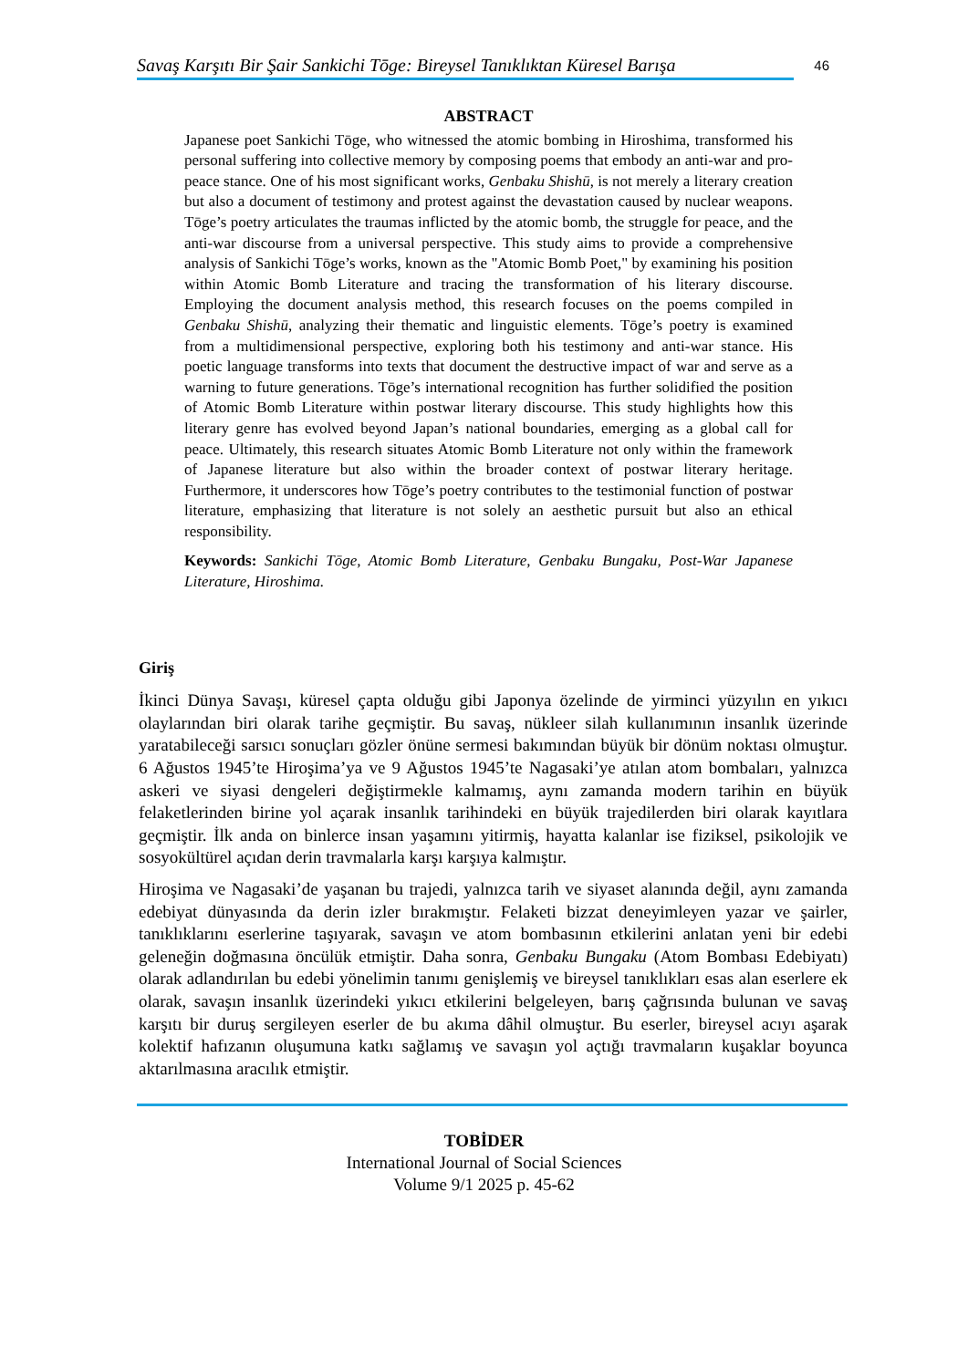Savaş Karşıtı Bir Şair Sankichi Tōge: Bireysel Tanıklıktan Küresel Barışa
46
ABSTRACT
Japanese poet Sankichi Tōge, who witnessed the atomic bombing in Hiroshima, transformed his personal suffering into collective memory by composing poems that embody an anti-war and pro-peace stance. One of his most significant works, Genbaku Shishū, is not merely a literary creation but also a document of testimony and protest against the devastation caused by nuclear weapons. Tōge’s poetry articulates the traumas inflicted by the atomic bomb, the struggle for peace, and the anti-war discourse from a universal perspective. This study aims to provide a comprehensive analysis of Sankichi Tōge’s works, known as the "Atomic Bomb Poet," by examining his position within Atomic Bomb Literature and tracing the transformation of his literary discourse. Employing the document analysis method, this research focuses on the poems compiled in Genbaku Shishū, analyzing their thematic and linguistic elements. Tōge’s poetry is examined from a multidimensional perspective, exploring both his testimony and anti-war stance. His poetic language transforms into texts that document the destructive impact of war and serve as a warning to future generations. Tōge’s international recognition has further solidified the position of Atomic Bomb Literature within postwar literary discourse. This study highlights how this literary genre has evolved beyond Japan’s national boundaries, emerging as a global call for peace. Ultimately, this research situates Atomic Bomb Literature not only within the framework of Japanese literature but also within the broader context of postwar literary heritage. Furthermore, it underscores how Tōge’s poetry contributes to the testimonial function of postwar literature, emphasizing that literature is not solely an aesthetic pursuit but also an ethical responsibility.
Keywords: Sankichi Tōge, Atomic Bomb Literature, Genbaku Bungaku, Post-War Japanese Literature, Hiroshima.
Giriş
İkinci Dünya Savaşı, küresel çapta olduğu gibi Japonya özelinde de yirminci yüzyılın en yıkıcı olaylarından biri olarak tarihe geçmiştir. Bu savaş, nükleer silah kullanımının insanlık üzerinde yaratabileceği sarsıcı sonuçları gözler önüne sermesi bakımından büyük bir dönüm noktası olmuştur. 6 Ağustos 1945’te Hiroşima’ya ve 9 Ağustos 1945’te Nagasaki’ye atılan atom bombaları, yalnızca askeri ve siyasi dengeleri değiştirmekle kalmamış, aynı zamanda modern tarihin en büyük felaketlerinden birine yol açarak insanlık tarihindeki en büyük trajedilerden biri olarak kayıtlara geçmiştir. İlk anda on binlerce insan yaşamını yitirmiş, hayatta kalanlar ise fiziksel, psikolojik ve sosyokültürel açıdan derin travmalarla karşı karşıya kalmıştır.
Hiroşima ve Nagasaki’de yaşanan bu trajedi, yalnızca tarih ve siyaset alanında değil, aynı zamanda edebiyat dünyasında da derin izler bırakmıştır. Felaketi bizzat deneyimleyen yazar ve şairler, tanıklıklarını eserlerine taşıyarak, savaşın ve atom bombasının etkilerini anlatan yeni bir edebi geleneğin doğmasına öncülük etmiştir. Daha sonra, Genbaku Bungaku (Atom Bombası Edebiyatı) olarak adlandırılan bu edebi yönelimin tanımı genişlemiş ve bireysel tanıklıkları esas alan eserlere ek olarak, savaşın insanlık üzerindeki yıkıcı etkilerini belgeleyen, barış çağrısında bulunan ve savaş karşıtı bir duruş sergileyen eserler de bu akıma dâhil olmuştur. Bu eserler, bireysel acıyı aşarak kolektif hafızanın oluşumuna katkı sağlamış ve savaşın yol açtığı travmaların kuşaklar boyunca aktarılmasına aracılık etmiştir.
TOBİDER
International Journal of Social Sciences
Volume 9/1 2025 p. 45-62